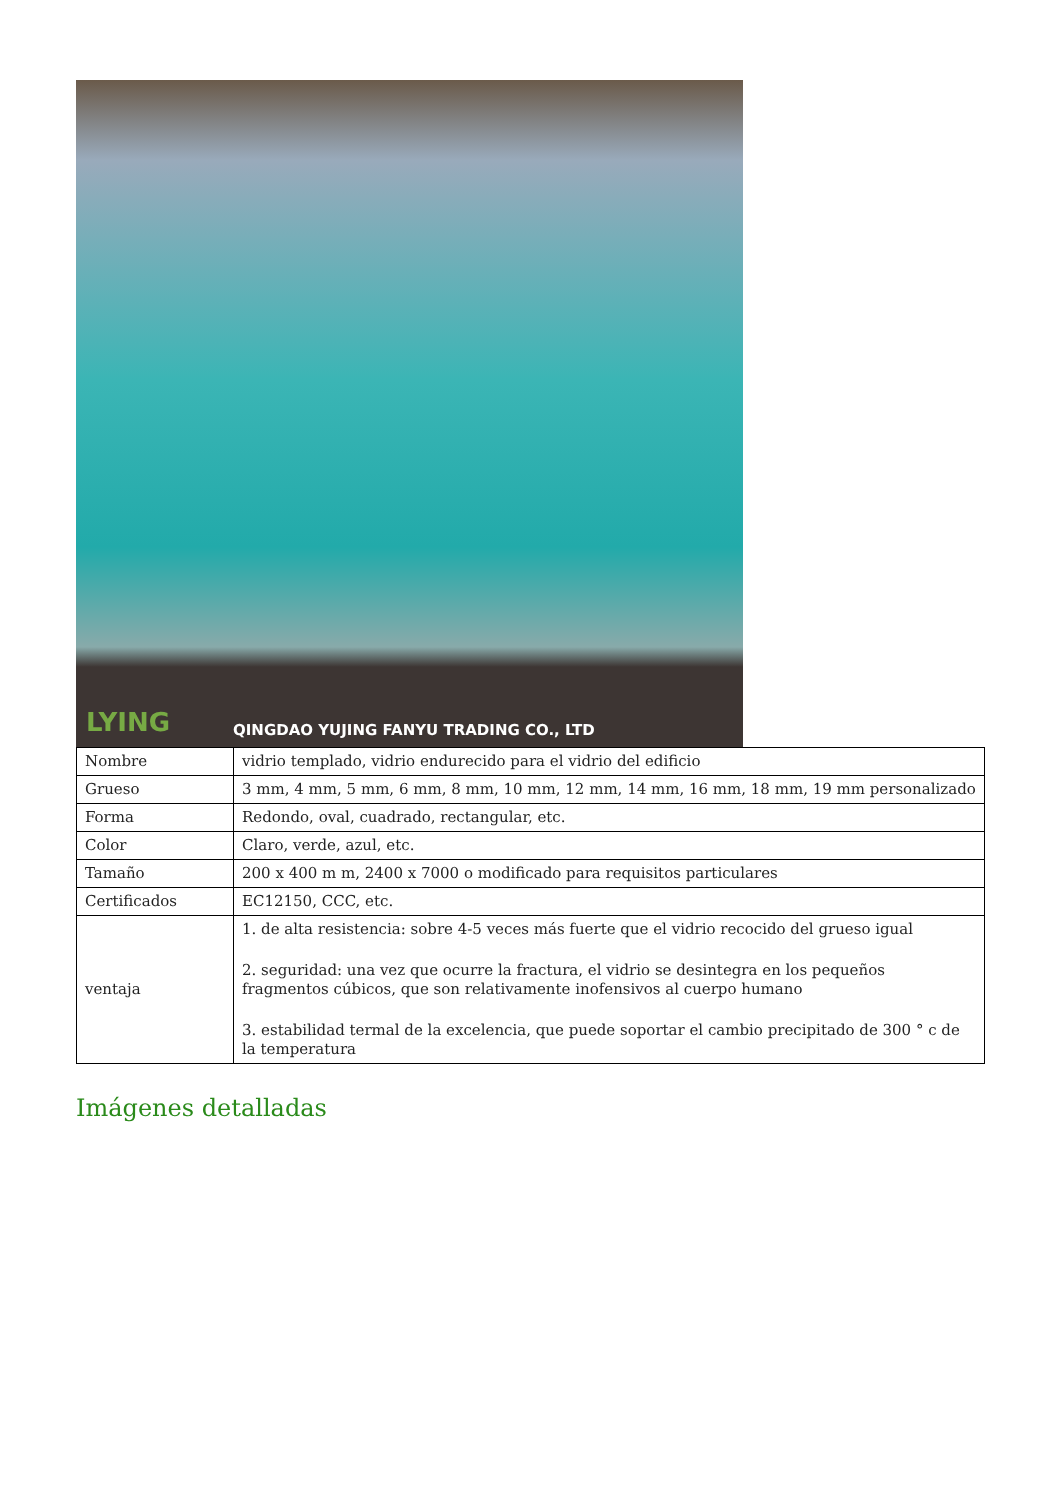LYING
QINGDAO YUJING FANYU TRADING CO., LTD
| Nombre | vidrio templado, vidrio endurecido para el vidrio del edificio |
| Grueso | 3 mm, 4 mm, 5 mm, 6 mm, 8 mm, 10 mm, 12 mm, 14 mm, 16 mm, 18 mm, 19 mm personalizado |
| Forma | Redondo, oval, cuadrado, rectangular, etc. |
| Color | Claro, verde, azul, etc. |
| Tamaño | 200 x 400 m m, 2400 x 7000 o modificado para requisitos particulares |
| Certificados | EC12150, CCC, etc. |
| ventaja | 1. de alta resistencia: sobre 4-5 veces más fuerte que el vidrio recocido del grueso igual 2. seguridad: una vez que ocurre la fractura, el vidrio se desintegra en los pequeños fragmentos cúbicos, que son relativamente inofensivos al cuerpo humano 3. estabilidad termal de la excelencia, que puede soportar el cambio precipitado de 300 ° c de la temperatura |
Imágenes detalladas